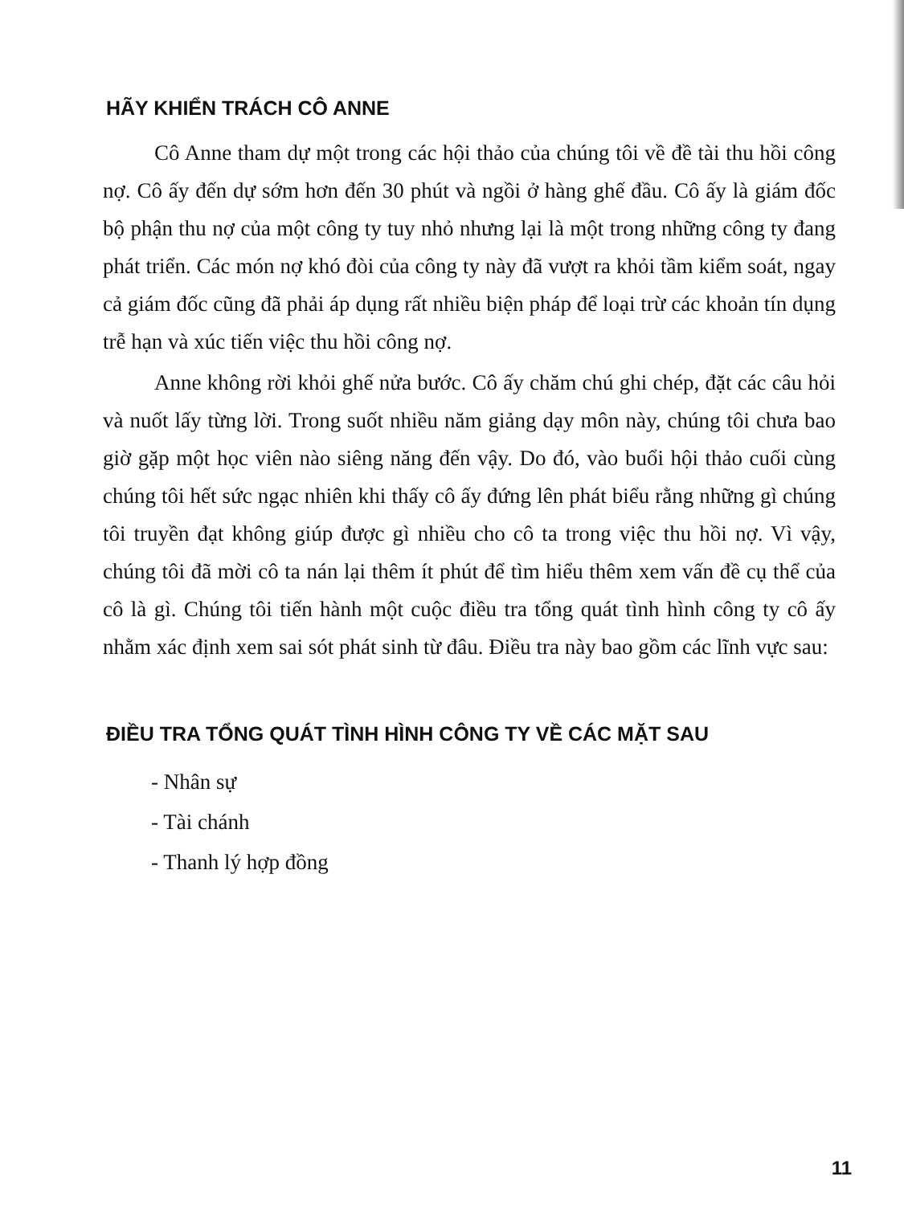HÃY KHIỂN TRÁCH CÔ ANNE
Cô Anne tham dự một trong các hội thảo của chúng tôi về đề tài thu hồi công nợ. Cô ấy đến dự sớm hơn đến 30 phút và ngồi ở hàng ghế đầu. Cô ấy là giám đốc bộ phận thu nợ của một công ty tuy nhỏ nhưng lại là một trong những công ty đang phát triển. Các món nợ khó đòi của công ty này đã vượt ra khỏi tầm kiểm soát, ngay cả giám đốc cũng đã phải áp dụng rất nhiều biện pháp để loại trừ các khoản tín dụng trễ hạn và xúc tiến việc thu hồi công nợ.
Anne không rời khỏi ghế nửa bước. Cô ấy chăm chú ghi chép, đặt các câu hỏi và nuốt lấy từng lời. Trong suốt nhiều năm giảng dạy môn này, chúng tôi chưa bao giờ gặp một học viên nào siêng năng đến vậy. Do đó, vào buổi hội thảo cuối cùng chúng tôi hết sức ngạc nhiên khi thấy cô ấy đứng lên phát biểu rằng những gì chúng tôi truyền đạt không giúp được gì nhiều cho cô ta trong việc thu hồi nợ. Vì vậy, chúng tôi đã mời cô ta nán lại thêm ít phút để tìm hiểu thêm xem vấn đề cụ thể của cô là gì. Chúng tôi tiến hành một cuộc điều tra tổng quát tình hình công ty cô ấy nhằm xác định xem sai sót phát sinh từ đâu. Điều tra này bao gồm các lĩnh vực sau:
ĐIỀU TRA TỔNG QUÁT TÌNH HÌNH CÔNG TY VỀ CÁC MẶT SAU
- Nhân sự
- Tài chánh
- Thanh lý hợp đồng
11